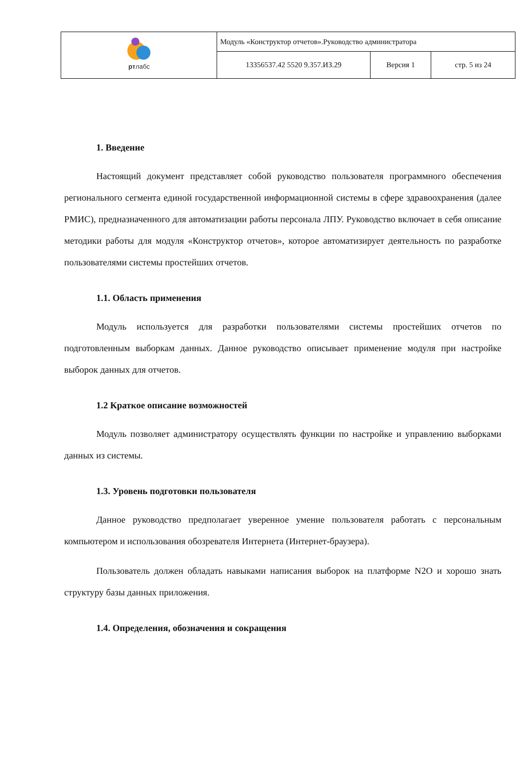| рт лабс | Модуль «Конструктор отчетов».Руководство администратора | | |
| | 13356537.42 5520 9.357.ИЗ.29 | Версия 1 | стр. 5 из 24 |
1. Введение
Настоящий документ представляет собой руководство пользователя программного обеспечения регионального сегмента единой государственной информационной системы в сфере здравоохранения (далее РМИС), предназначенного для автоматизации работы персонала ЛПУ. Руководство включает в себя описание методики работы для модуля «Конструктор отчетов», которое автоматизирует деятельность по разработке пользователями системы простейших отчетов.
1.1. Область применения
Модуль используется для разработки пользователями системы простейших отчетов по подготовленным выборкам данных. Данное руководство описывает применение модуля при настройке выборок данных для отчетов.
1.2 Краткое описание возможностей
Модуль позволяет администратору осуществлять функции по настройке и управлению выборками данных из системы.
1.3. Уровень подготовки пользователя
Данное руководство предполагает уверенное умение пользователя работать с персональным компьютером и использования обозревателя Интернета (Интернет-браузера).
Пользователь должен обладать навыками написания выборок на платформе N2O и хорошо знать структуру базы данных приложения.
1.4. Определения, обозначения и сокращения